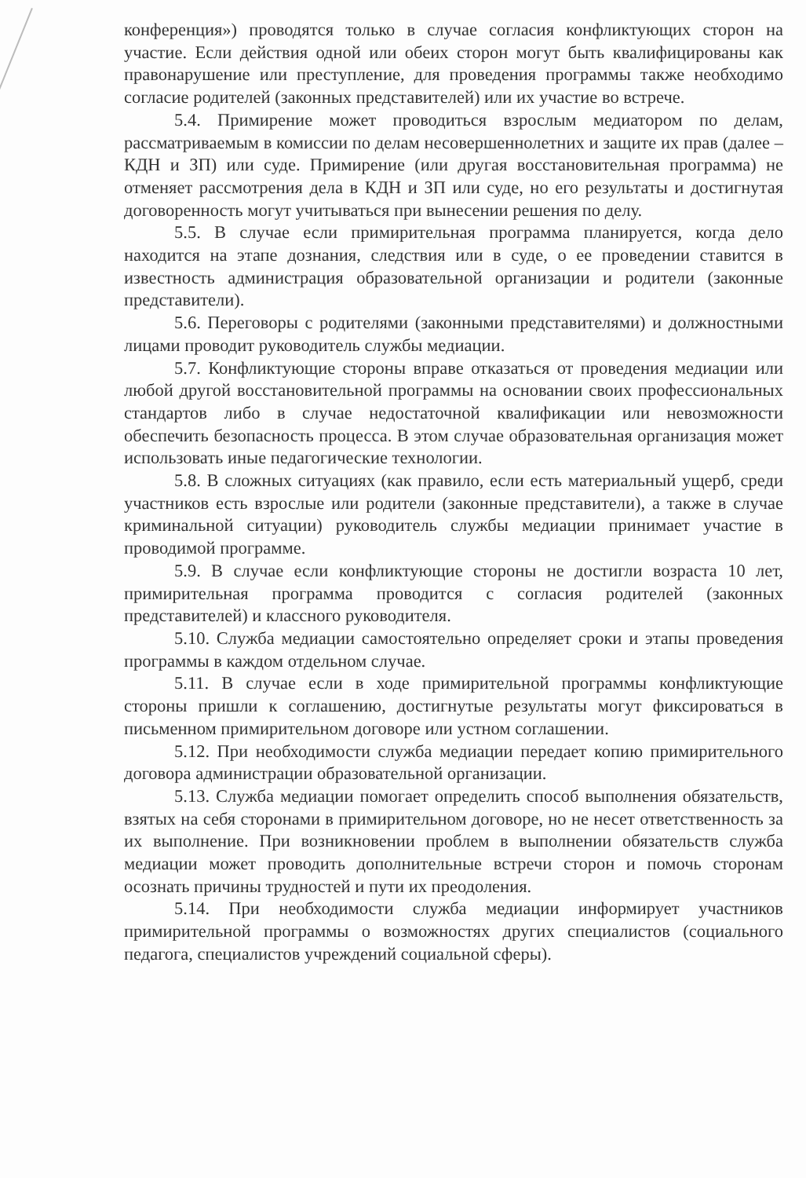конференция») проводятся только в случае согласия конфликтующих сторон на участие. Если действия одной или обеих сторон могут быть квалифицированы как правонарушение или преступление, для проведения программы также необходимо согласие родителей (законных представителей) или их участие во встрече.
5.4. Примирение может проводиться взрослым медиатором по делам, рассматриваемым в комиссии по делам несовершеннолетних и защите их прав (далее – КДН и ЗП) или суде. Примирение (или другая восстановительная программа) не отменяет рассмотрения дела в КДН и ЗП или суде, но его результаты и достигнутая договоренность могут учитываться при вынесении решения по делу.
5.5. В случае если примирительная программа планируется, когда дело находится на этапе дознания, следствия или в суде, о ее проведении ставится в известность администрация образовательной организации и родители (законные представители).
5.6. Переговоры с родителями (законными представителями) и должностными лицами проводит руководитель службы медиации.
5.7. Конфликтующие стороны вправе отказаться от проведения медиации или любой другой восстановительной программы на основании своих профессиональных стандартов либо в случае недостаточной квалификации или невозможности обеспечить безопасность процесса. В этом случае образовательная организация может использовать иные педагогические технологии.
5.8. В сложных ситуациях (как правило, если есть материальный ущерб, среди участников есть взрослые или родители (законные представители), а также в случае криминальной ситуации) руководитель службы медиации принимает участие в проводимой программе.
5.9. В случае если конфликтующие стороны не достигли возраста 10 лет, примирительная программа проводится с согласия родителей (законных представителей) и классного руководителя.
5.10. Служба медиации самостоятельно определяет сроки и этапы проведения программы в каждом отдельном случае.
5.11. В случае если в ходе примирительной программы конфликтующие стороны пришли к соглашению, достигнутые результаты могут фиксироваться в письменном примирительном договоре или устном соглашении.
5.12. При необходимости служба медиации передает копию примирительного договора администрации образовательной организации.
5.13. Служба медиации помогает определить способ выполнения обязательств, взятых на себя сторонами в примирительном договоре, но не несет ответственность за их выполнение. При возникновении проблем в выполнении обязательств служба медиации может проводить дополнительные встречи сторон и помочь сторонам осознать причины трудностей и пути их преодоления.
5.14. При необходимости служба медиации информирует участников примирительной программы о возможностях других специалистов (социального педагога, специалистов учреждений социальной сферы).